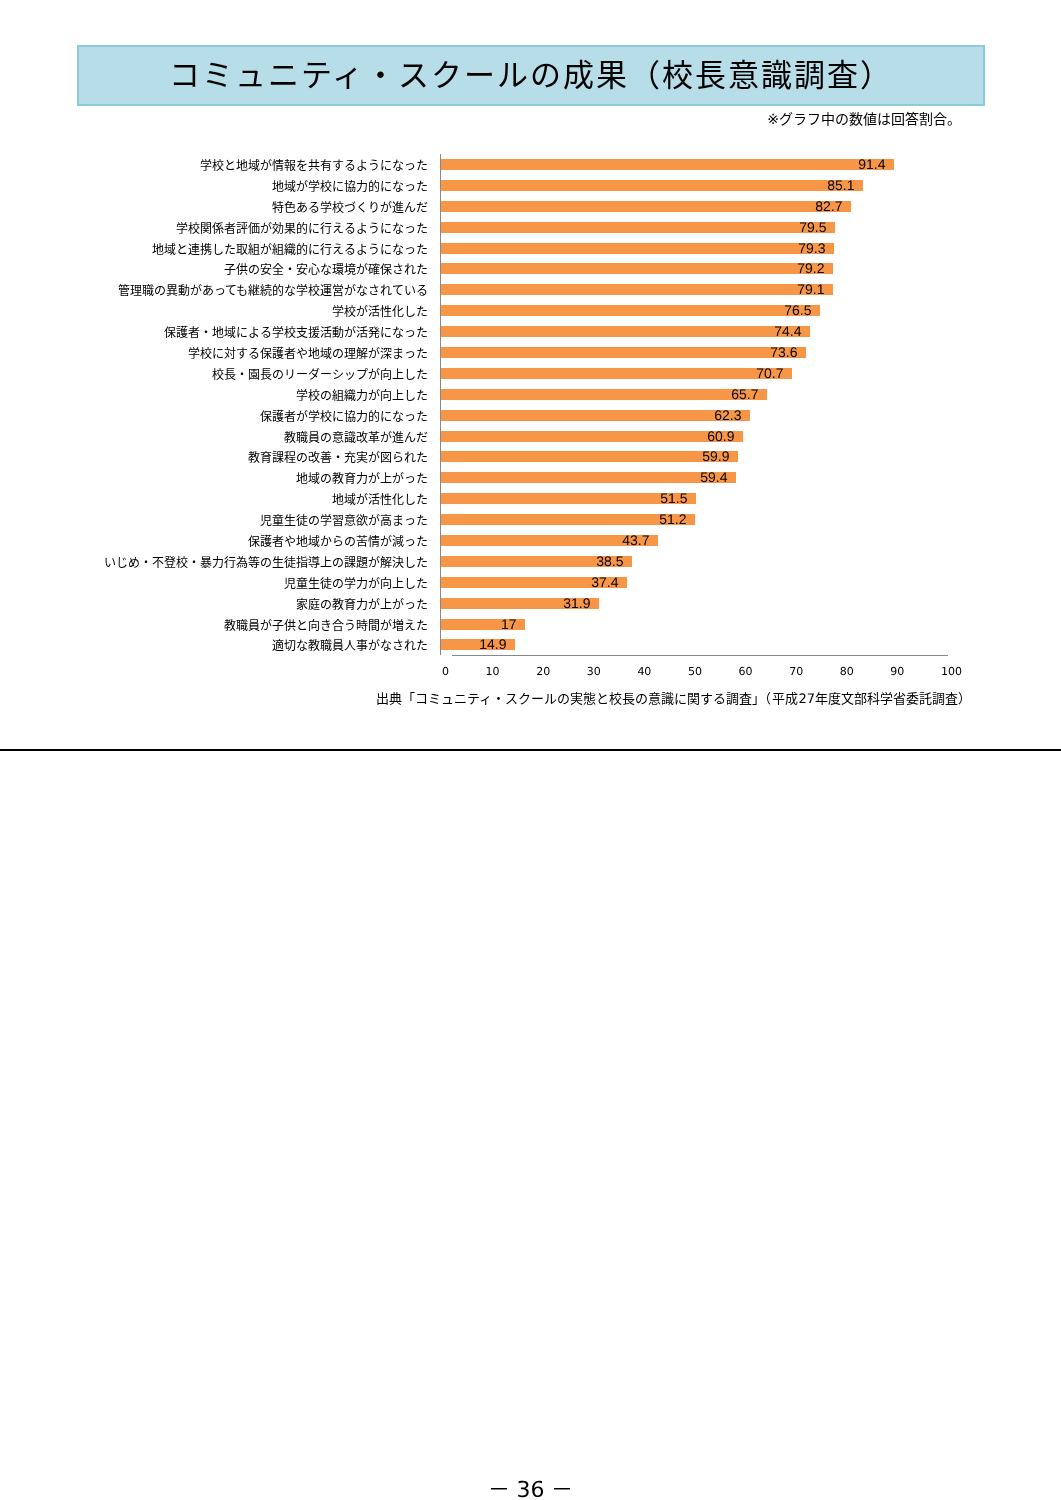コミュニティ・スクールの成果（校長意識調査）
※グラフ中の数値は回答割合。
| 学校と地域が情報を共有するようになった | 91.4 |
| 地域が学校に協力的になった | 85.1 |
| 特色ある学校づくりが進んだ | 82.7 |
| 学校関係者評価が効果的に行えるようになった | 79.5 |
| 地域と連携した取組が組織的に行えるようになった | 79.3 |
| 子供の安全・安心な環境が確保された | 79.2 |
| 管理職の異動があっても継続的な学校運営がなされている | 79.1 |
| 学校が活性化した | 76.5 |
| 保護者・地域による学校支援活動が活発になった | 74.4 |
| 学校に対する保護者や地域の理解が深まった | 73.6 |
| 校長・園長のリーダーシップが向上した | 70.7 |
| 学校の組織力が向上した | 65.7 |
| 保護者が学校に協力的になった | 62.3 |
| 教職員の意識改革が進んだ | 60.9 |
| 教育課程の改善・充実が図られた | 59.9 |
| 地域の教育力が上がった | 59.4 |
| 地域が活性化した | 51.5 |
| 児童生徒の学習意欲が高まった | 51.2 |
| 保護者や地域からの苦情が減った | 43.7 |
| いじめ・不登校・暴力行為等の生徒指導上の課題が解決した | 38.5 |
| 児童生徒の学力が向上した | 37.4 |
| 家庭の教育力が上がった | 31.9 |
| 教職員が子供と向き合う時間が増えた | 17 |
| 適切な教職員人事がなされた | 14.9 |
0 10 20 30 40 50 60 70 80 90 100
出典「コミュニティ・スクールの実態と校長の意識に関する調査」（平成27年度文部科学省委託調査）
－ 36 －